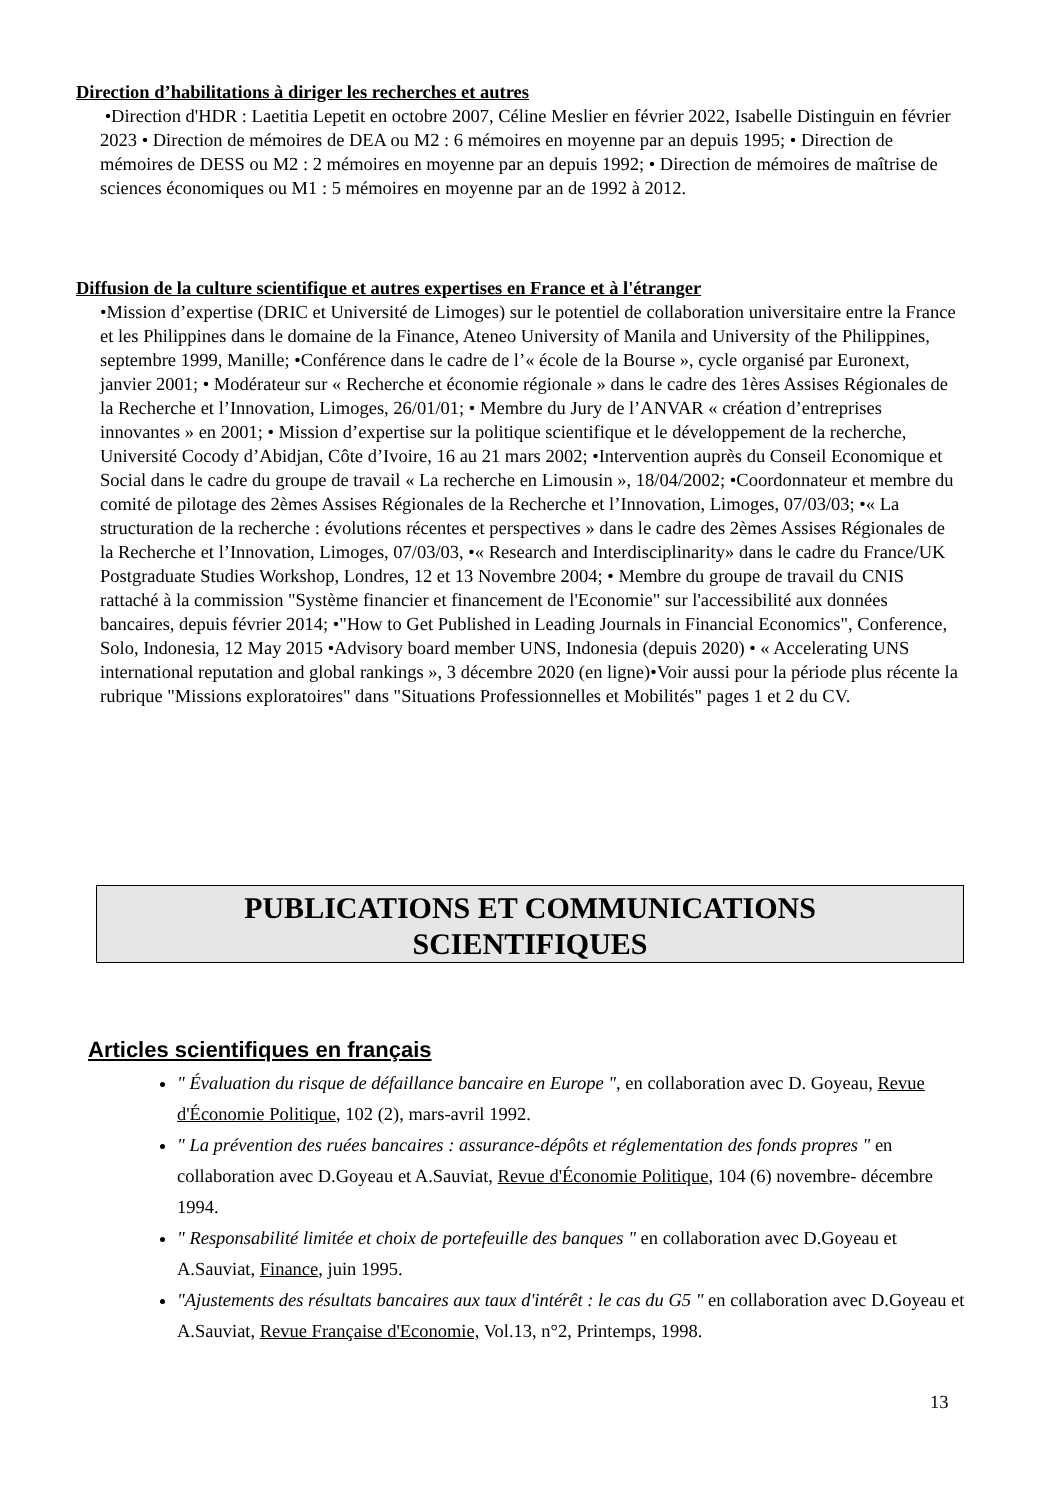Direction d’habilitations à diriger les recherches et autres
•Direction d'HDR : Laetitia Lepetit en octobre 2007, Céline Meslier en février 2022, Isabelle Distinguin en février 2023 • Direction de mémoires de DEA ou M2 : 6 mémoires en moyenne par an depuis 1995; • Direction de mémoires de DESS ou M2 : 2 mémoires en moyenne par an depuis 1992; • Direction de mémoires de maîtrise de sciences économiques ou M1 : 5 mémoires en moyenne par an de 1992 à 2012.
Diffusion de la culture scientifique et autres expertises en France et à l'étranger
•Mission d’expertise (DRIC et Université de Limoges) sur le potentiel de collaboration universitaire entre la France et les Philippines dans le domaine de la Finance, Ateneo University of Manila and University of the Philippines, septembre 1999, Manille; •Conférence dans le cadre de l’« école de la Bourse », cycle organisé par Euronext, janvier 2001; • Modérateur sur « Recherche et économie régionale » dans le cadre des 1ères Assises Régionales de la Recherche et l’Innovation, Limoges, 26/01/01; • Membre du Jury de l’ANVAR « création d’entreprises innovantes » en 2001; • Mission d’expertise sur la politique scientifique et le développement de la recherche, Université Cocody d’Abidjan, Côte d’Ivoire, 16 au 21 mars 2002; •Intervention auprès du Conseil Economique et Social dans le cadre du groupe de travail « La recherche en Limousin », 18/04/2002; •Coordonnateur et membre du comité de pilotage des 2èmes Assises Régionales de la Recherche et l’Innovation, Limoges, 07/03/03; •« La structuration de la recherche : évolutions récentes et perspectives » dans le cadre des 2èmes Assises Régionales de la Recherche et l’Innovation, Limoges, 07/03/03, •« Research and Interdisciplinarity» dans le cadre du France/UK Postgraduate Studies Workshop, Londres, 12 et 13 Novembre 2004; • Membre du groupe de travail du CNIS rattaché à la commission "Système financier et financement de l'Economie" sur l'accessibilité aux données bancaires, depuis février 2014; •"How to Get Published in Leading Journals in Financial Economics", Conference, Solo, Indonesia, 12 May 2015 •Advisory board member UNS, Indonesia (depuis 2020) • « Accelerating UNS international reputation and global rankings », 3 décembre 2020 (en ligne)•Voir aussi pour la période plus récente la rubrique "Missions exploratoires" dans "Situations Professionnelles et Mobilités" pages 1 et 2 du CV.
PUBLICATIONS ET COMMUNICATIONS
SCIENTIFIQUES
Articles scientifiques en français
" Évaluation du risque de défaillance bancaire en Europe ", en collaboration avec D. Goyeau, Revue d'Économie Politique, 102 (2), mars-avril 1992.
" La prévention des ruées bancaires : assurance-dépôts et réglementation des fonds propres " en collaboration avec D.Goyeau et A.Sauviat, Revue d'Économie Politique, 104 (6) novembre- décembre 1994.
" Responsabilité limitée et choix de portefeuille des banques " en collaboration avec D.Goyeau et A.Sauviat, Finance, juin 1995.
"Ajustements des résultats bancaires aux taux d'intérêt : le cas du G5 " en collaboration avec D.Goyeau et A.Sauviat, Revue Française d'Economie, Vol.13, n°2, Printemps, 1998.
13